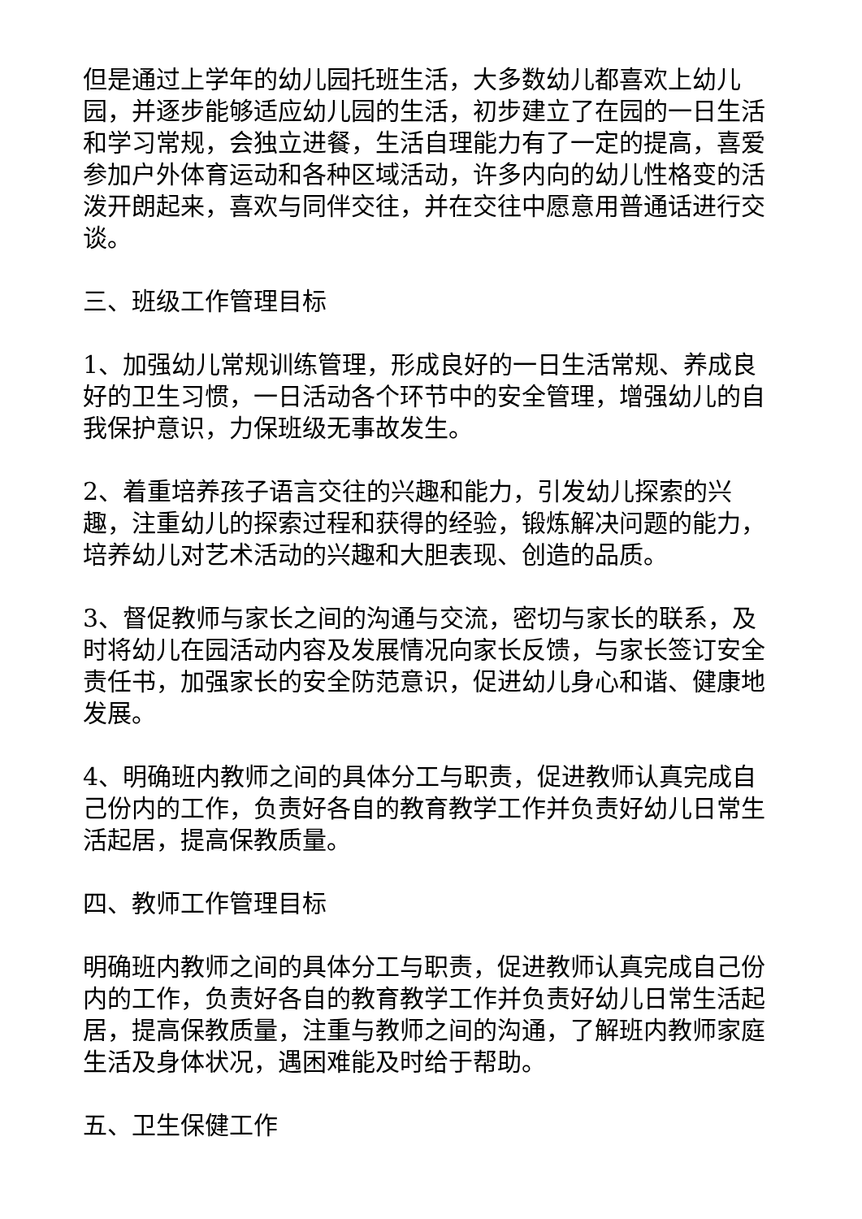但是通过上学年的幼儿园托班生活，大多数幼儿都喜欢上幼儿园，并逐步能够适应幼儿园的生活，初步建立了在园的一日生活和学习常规，会独立进餐，生活自理能力有了一定的提高，喜爱参加户外体育运动和各种区域活动，许多内向的幼儿性格变的活泼开朗起来，喜欢与同伴交往，并在交往中愿意用普通话进行交谈。
三、班级工作管理目标
1、加强幼儿常规训练管理，形成良好的一日生活常规、养成良好的卫生习惯，一日活动各个环节中的安全管理，增强幼儿的自我保护意识，力保班级无事故发生。
2、着重培养孩子语言交往的兴趣和能力，引发幼儿探索的兴趣，注重幼儿的探索过程和获得的经验，锻炼解决问题的能力，培养幼儿对艺术活动的兴趣和大胆表现、创造的品质。
3、督促教师与家长之间的沟通与交流，密切与家长的联系，及时将幼儿在园活动内容及发展情况向家长反馈，与家长签订安全责任书，加强家长的安全防范意识，促进幼儿身心和谐、健康地发展。
4、明确班内教师之间的具体分工与职责，促进教师认真完成自己份内的工作，负责好各自的教育教学工作并负责好幼儿日常生活起居，提高保教质量。
四、教师工作管理目标
明确班内教师之间的具体分工与职责，促进教师认真完成自己份内的工作，负责好各自的教育教学工作并负责好幼儿日常生活起居，提高保教质量，注重与教师之间的沟通，了解班内教师家庭生活及身体状况，遇困难能及时给于帮助。
五、卫生保健工作